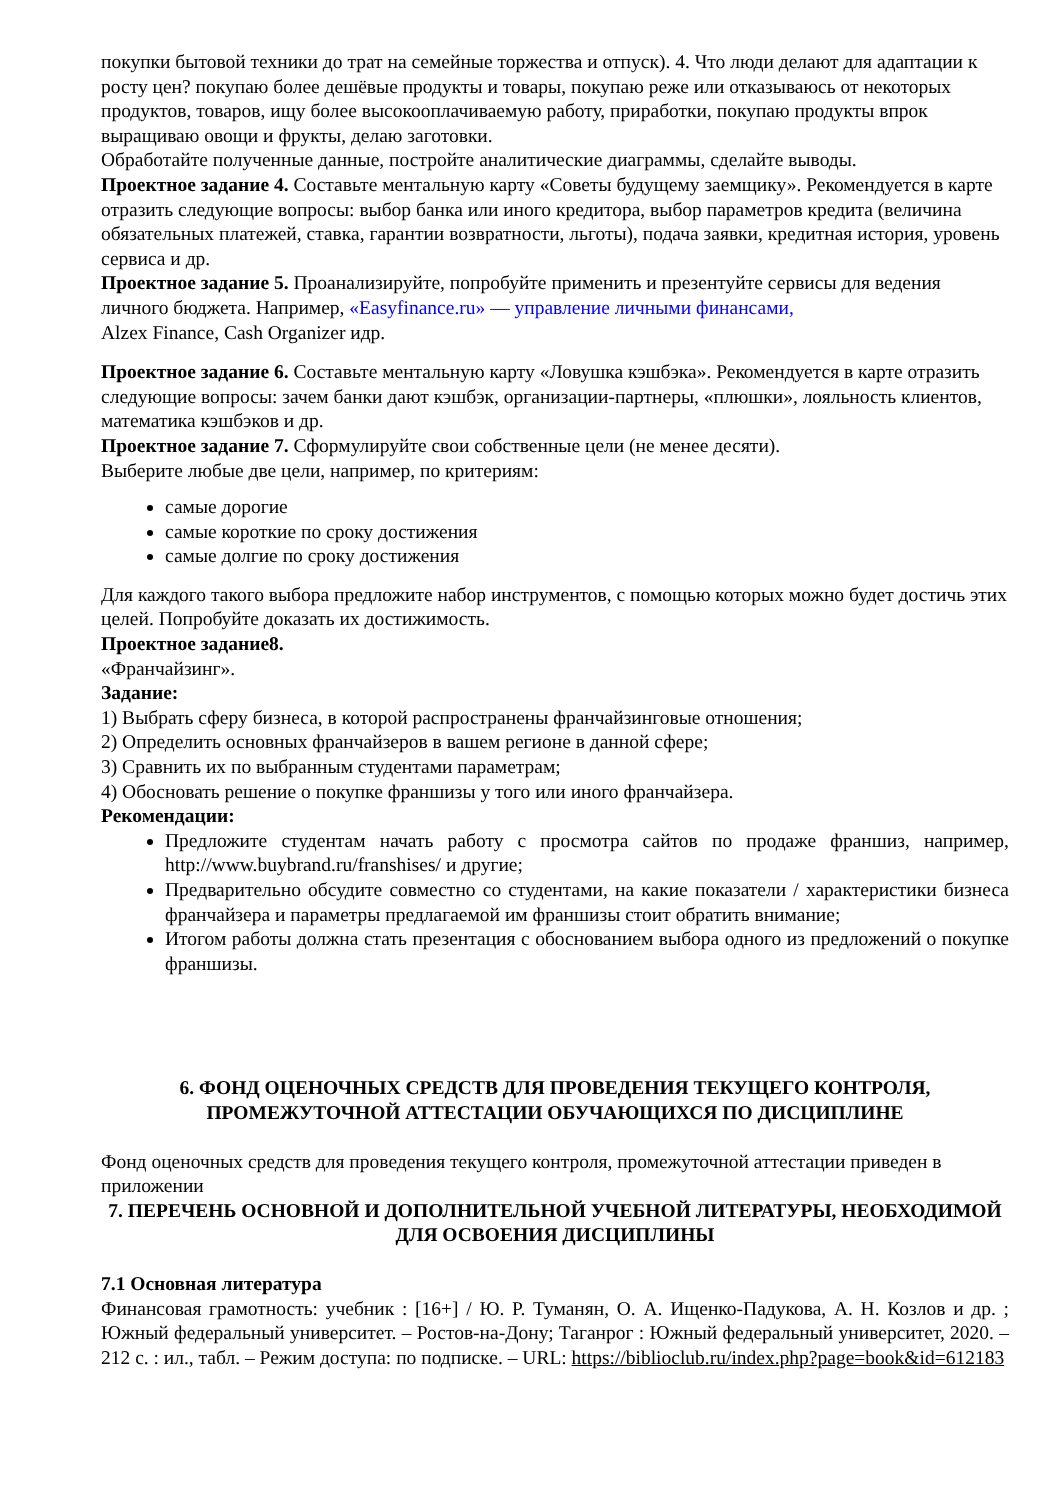покупки бытовой техники до трат на семейные торжества и отпуск). 4. Что люди делают для адаптации к росту цен? покупаю более дешёвые продукты и товары, покупаю реже или отказываюсь от некоторых продуктов, товаров, ищу более высокооплачиваемую работу, приработки, покупаю продукты впрок выращиваю овощи и фрукты, делаю заготовки.
Обработайте полученные данные, постройте аналитические диаграммы, сделайте выводы.
Проектное задание 4. Составьте ментальную карту «Советы будущему заемщику». Рекомендуется в карте отразить следующие вопросы: выбор банка или иного кредитора, выбор параметров кредита (величина обязательных платежей, ставка, гарантии возвратности, льготы), подача заявки, кредитная история, уровень сервиса и др.
Проектное задание 5. Проанализируйте, попробуйте применить и презентуйте сервисы для ведения личного бюджета. Например, «Easyfinance.ru» — управление личными финансами,
Alzex Finance, Cash Organizer идр.
Проектное задание 6. Составьте ментальную карту «Ловушка кэшбэка». Рекомендуется в карте отразить следующие вопросы: зачем банки дают кэшбэк, организации-партнеры, «плюшки», лояльность клиентов, математика кэшбэков и др.
Проектное задание 7. Сформулируйте свои собственные цели (не менее десяти).
Выберите любые две цели, например, по критериям:
самые дорогие
самые короткие по сроку достижения
самые долгие по сроку достижения
Для каждого такого выбора предложите набор инструментов, с помощью которых можно будет достичь этих целей. Попробуйте доказать их достижимость.
Проектное задание8.
«Франчайзинг».
Задание:
1) Выбрать сферу бизнеса, в которой распространены франчайзинговые отношения;
2) Определить основных франчайзеров в вашем регионе в данной сфере;
3) Сравнить их по выбранным студентами параметрам;
4) Обосновать решение о покупке франшизы у того или иного франчайзера.
Рекомендации:
Предложите студентам начать работу с просмотра сайтов по продаже франшиз, например, http://www.buybrand.ru/franshises/ и другие;
Предварительно обсудите совместно со студентами, на какие показатели / характеристики бизнеса франчайзера и параметры предлагаемой им франшизы стоит обратить внимание;
Итогом работы должна стать презентация с обоснованием выбора одного из предложений о покупке франшизы.
6. ФОНД ОЦЕНОЧНЫХ СРЕДСТВ ДЛЯ ПРОВЕДЕНИЯ ТЕКУЩЕГО КОНТРОЛЯ, ПРОМЕЖУТОЧНОЙ АТТЕСТАЦИИ ОБУЧАЮЩИХСЯ ПО ДИСЦИПЛИНЕ
Фонд оценочных средств для проведения текущего контроля, промежуточной аттестации приведен в приложении
7. ПЕРЕЧЕНЬ ОСНОВНОЙ И ДОПОЛНИТЕЛЬНОЙ УЧЕБНОЙ ЛИТЕРАТУРЫ, НЕОБХОДИМОЙ ДЛЯ ОСВОЕНИЯ ДИСЦИПЛИНЫ
7.1 Основная литература
Финансовая грамотность: учебник : [16+] / Ю. Р. Туманян, О. А. Ищенко-Падукова, А. Н. Козлов и др. ; Южный федеральный университет. – Ростов-на-Дону; Таганрог : Южный федеральный университет, 2020. – 212 с. : ил., табл. – Режим доступа: по подписке. – URL: https://biblioclub.ru/index.php?page=book&id=612183